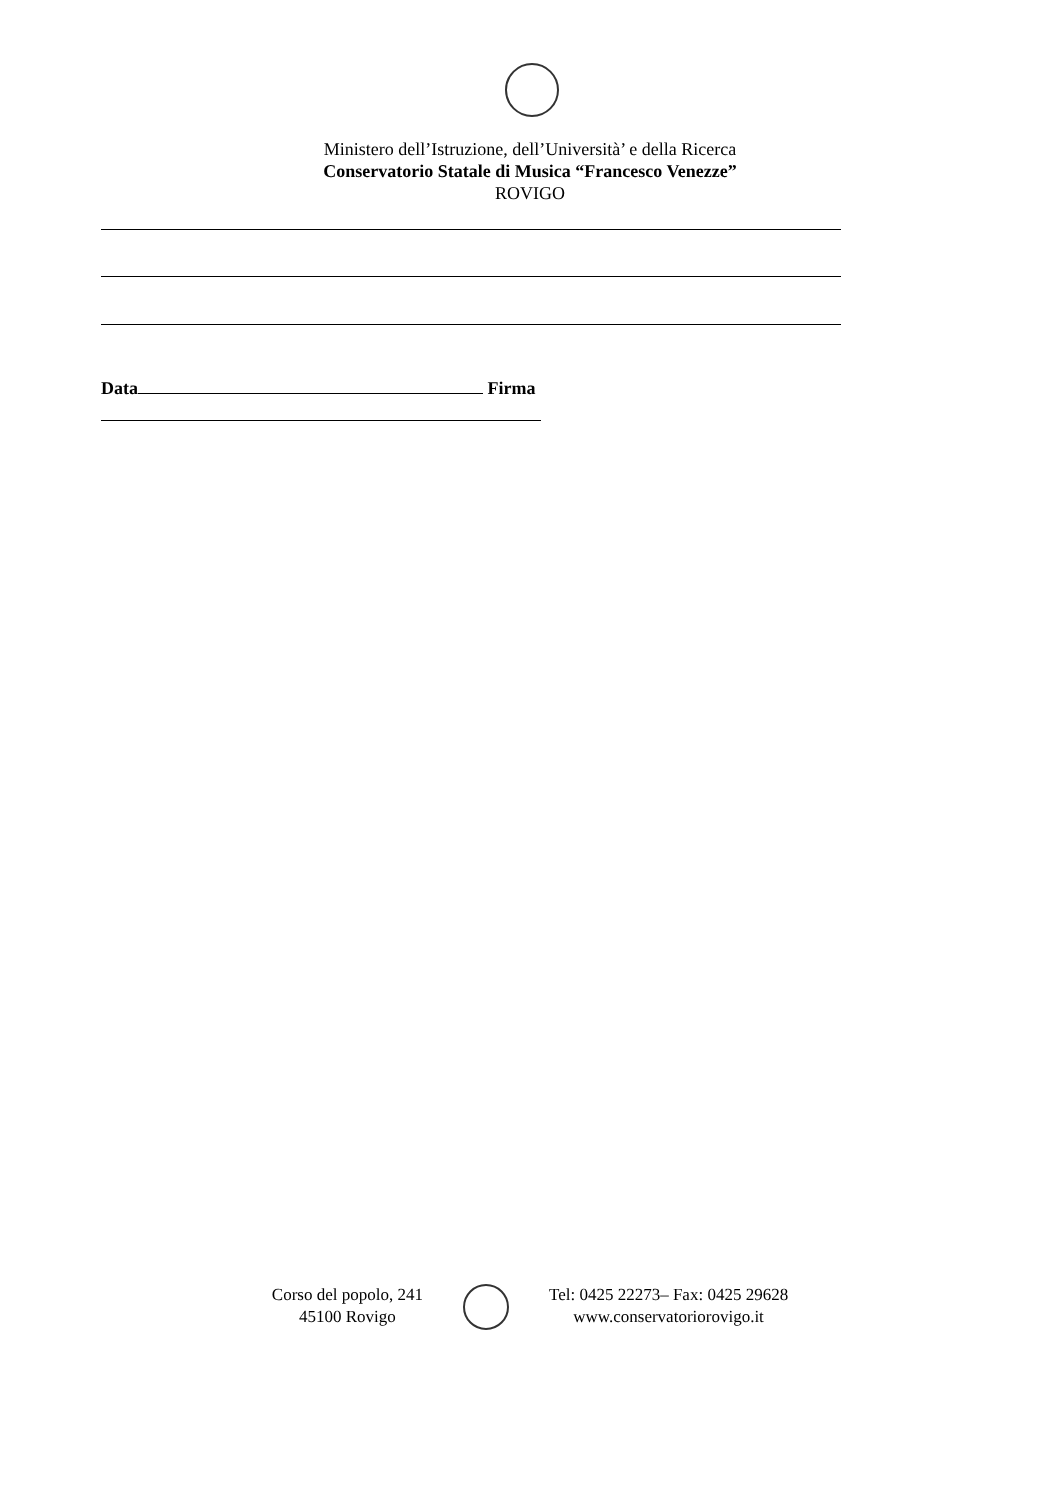Ministero dell’Istruzione, dell’Università’ e della Ricerca
Conservatorio Statale di Musica “Francesco Venezze”
ROVIGO
Data Firma
Corso del popolo, 241
45100 Rovigo
Tel: 0425 22273– Fax: 0425 29628
www.conservatoriorovigo.it